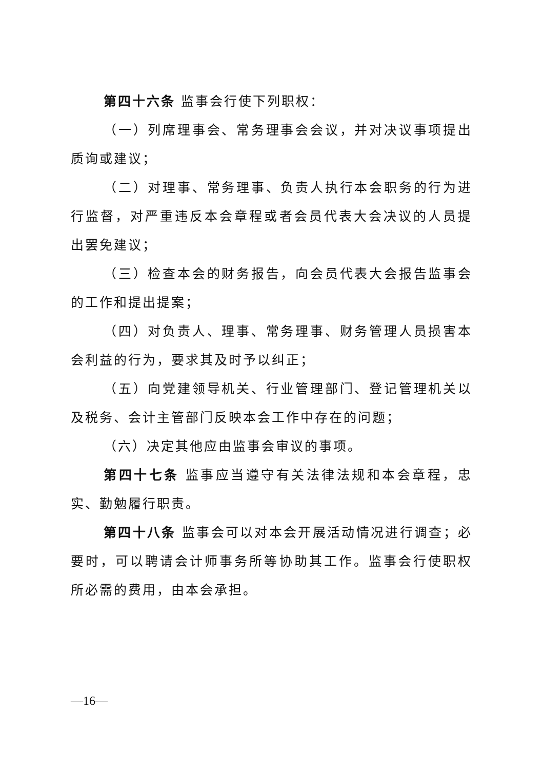第四十六条 监事会行使下列职权：
（一）列席理事会、常务理事会会议，并对决议事项提出质询或建议；
（二）对理事、常务理事、负责人执行本会职务的行为进行监督，对严重违反本会章程或者会员代表大会决议的人员提出罢免建议；
（三）检查本会的财务报告，向会员代表大会报告监事会的工作和提出提案；
（四）对负责人、理事、常务理事、财务管理人员损害本会利益的行为，要求其及时予以纠正；
（五）向党建领导机关、行业管理部门、登记管理机关以及税务、会计主管部门反映本会工作中存在的问题；
（六）决定其他应由监事会审议的事项。
第四十七条 监事应当遵守有关法律法规和本会章程，忠实、勤勉履行职责。
第四十八条 监事会可以对本会开展活动情况进行调查；必要时，可以聘请会计师事务所等协助其工作。监事会行使职权所必需的费用，由本会承担。
—16—